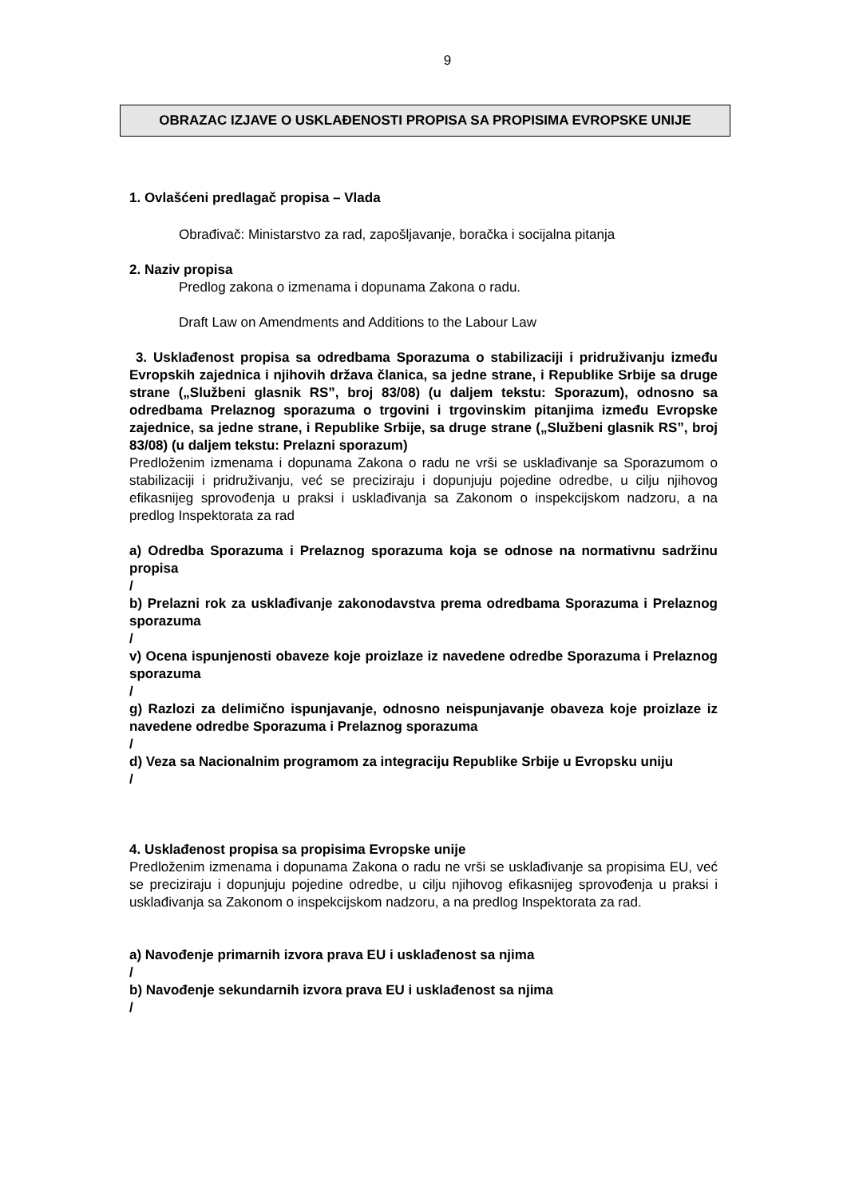9
OBRAZAC IZJAVE O USKLAĐENOSTI PROPISA SA PROPISIMA EVROPSKE UNIJE
1. Ovlašćeni predlagač propisa – Vlada
Obrađivač: Ministarstvo za rad, zapošljavanje, boračka i socijalna pitanja
2. Naziv propisa
Predlog zakona o izmenama i dopunama Zakona o radu.
Draft Law on Amendments and Additions to the Labour Law
3. Usklađenost propisa sa odredbama Sporazuma o stabilizaciji i pridruživanju između Evropskih zajednica i njihovih država članica, sa jedne strane, i Republike Srbije sa druge strane („Službeni glasnik RS”, broj 83/08) (u daljem tekstu: Sporazum), odnosno sa odredbama Prelaznog sporazuma o trgovini i trgovinskim pitanjima između Evropske zajednice, sa jedne strane, i Republike Srbije, sa druge strane („Službeni glasnik RS”, broj 83/08) (u daljem tekstu: Prelazni sporazum)
Predloženim izmenama i dopunama Zakona o radu ne vrši se usklađivanje sa Sporazumom o stabilizaciji i pridruživanju, već se preciziraju i dopunjuju pojedine odredbe, u cilju njihovog efikasnijeg sprovođenja u praksi i usklađivanja sa Zakonom o inspekcijskom nadzoru, a na predlog Inspektorata za rad
a) Odredba Sporazuma i Prelaznog sporazuma koja se odnose na normativnu sadržinu propisa
/
b) Prelazni rok za usklađivanje zakonodavstva prema odredbama Sporazuma i Prelaznog sporazuma
/
v) Ocena ispunjenosti obaveze koje proizlaze iz navedene odredbe Sporazuma i Prelaznog sporazuma
/
g) Razlozi za delimično ispunjavanje, odnosno neispunjavanje obaveza koje proizlaze iz navedene odredbe Sporazuma i Prelaznog sporazuma
/
d) Veza sa Nacionalnim programom za integraciju Republike Srbije u Evropsku uniju
/
4. Usklađenost propisa sa propisima Evropske unije
Predloženim izmenama i dopunama Zakona o radu ne vrši se usklađivanje sa propisima EU, već se preciziraju i dopunjuju pojedine odredbe, u cilju njihovog efikasnijeg sprovođenja u praksi i usklađivanja sa Zakonom o inspekcijskom nadzoru, a na predlog Inspektorata za rad.
a) Navođenje primarnih izvora prava EU i usklađenost sa njima
/
b) Navođenje sekundarnih izvora prava EU i usklađenost sa njima
/